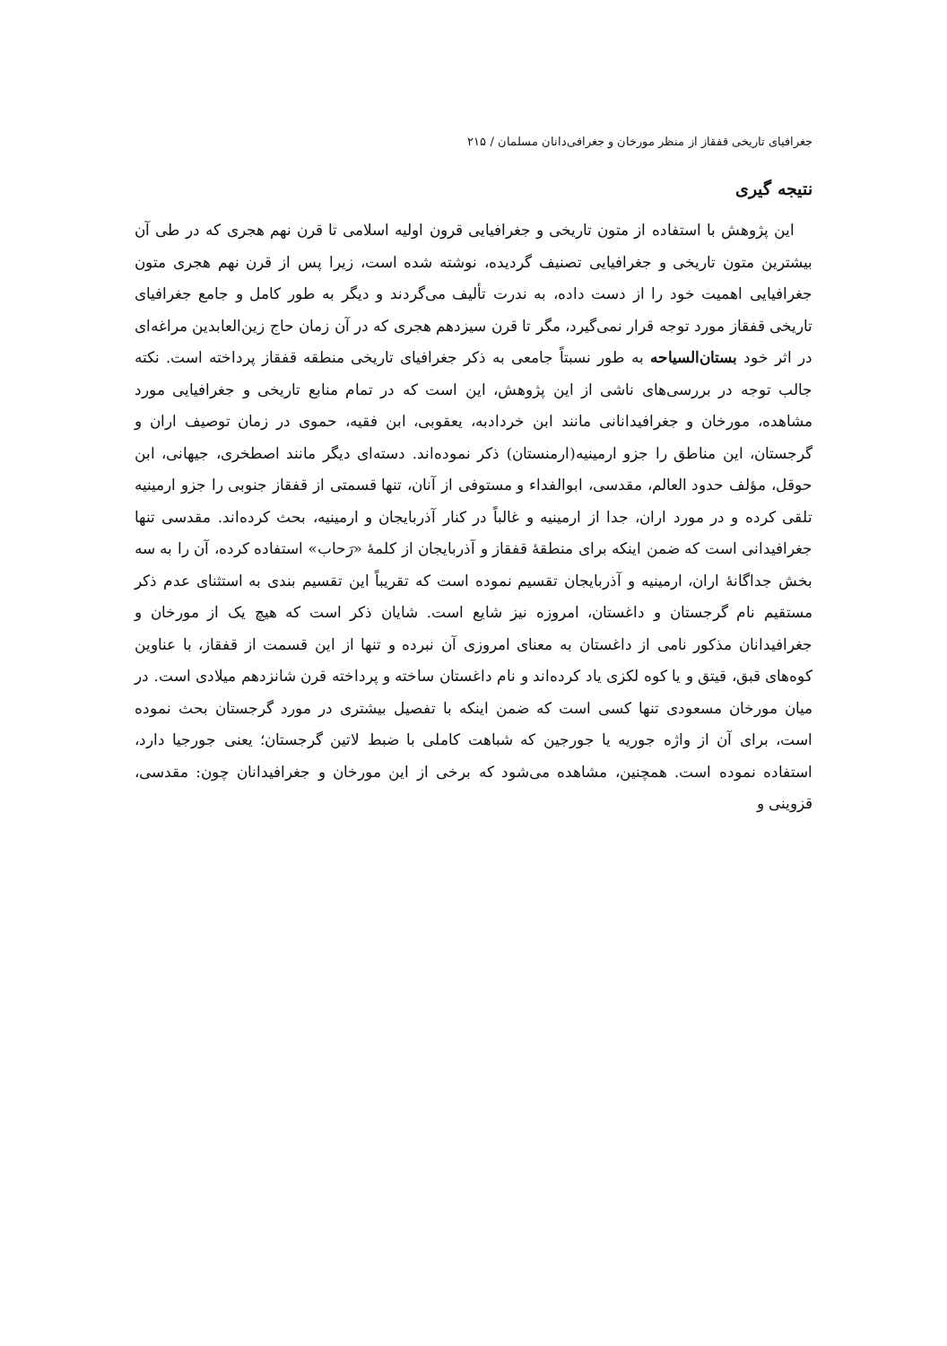جغرافیای تاریخی قفقاز از منظر مورخان و جغرافی‌دانان مسلمان / ۲۱۵
نتیجه گیری
این پژوهش با استفاده از متون تاریخی و جغرافیایی قرون اولیه اسلامی تا قرن نهم هجری که در طی آن بیشترین متون تاریخی و جغرافیایی تصنیف گردیده، نوشته شده است، زیرا پس از قرن نهم هجری متون جغرافیایی اهمیت خود را از دست داده، به ندرت تألیف می‌گردند و دیگر به طور کامل و جامع جغرافیای تاریخی قفقاز مورد توجه قرار نمی‌گیرد، مگر تا قرن سیزدهم هجری که در آن زمان حاج زین‌العابدین مراغه‌ای در اثر خود بستان‌السیاحه به طور نسبتاً جامعی به ذکر جغرافیای تاریخی منطقه قفقاز پرداخته است. نکته جالب توجه در بررسی‌های ناشی از این پژوهش، این است که در تمام منابع تاریخی و جغرافیایی مورد مشاهده، مورخان و جغرافیدانانی مانند ابن خردادبه، یعقوبی، ابن فقیه، حموی در زمان توصیف اران و گرجستان، این مناطق را جزو ارمینیه(ارمنستان) ذکر نموده‌اند. دسته‌ای دیگر مانند اصطخری، جیهانی، ابن حوقل، مؤلف حدود العالم، مقدسی، ابوالفداء و مستوفی از آنان، تنها قسمتی از قفقاز جنوبی را جزو ارمینیه تلقی کرده و در مورد اران، جدا از ارمینیه و غالباً در کنار آذربایجان و ارمینیه، بحث کرده‌اند. مقدسی تنها جغرافیدانی است که ضمن اینکه برای منطقهٔ قفقاز و آذربایجان از کلمهٔ «رَحاب» استفاده کرده، آن را به سه بخش جداگانهٔ اران، ارمینیه و آذربایجان تقسیم نموده است که تقریباً این تقسیم بندی به استثنای عدم ذکر مستقیم نام گرجستان و داغستان، امروزه نیز شایع است. شایان ذکر است که هیچ یک از مورخان و جغرافیدانان مذکور نامی از داغستان به معنای امروزی آن نبرده و تنها از این قسمت از قفقاز، با عناوین کوه‌های قبق، قیتق و یا کوه لکزی یاد کرده‌اند و نام داغستان ساخته و پرداخته قرن شانزدهم میلادی است. در میان مورخان مسعودی تنها کسی است که ضمن اینکه با تفصیل بیشتری در مورد گرجستان بحث نموده است، برای آن از واژه جوریه یا جورجین که شباهت کاملی با ضبط لاتین گرجستان؛ یعنی جورجیا دارد، استفاده نموده است. همچنین، مشاهده می‌شود که برخی از این مورخان و جغرافیدانان چون: مقدسی، قزوینی و